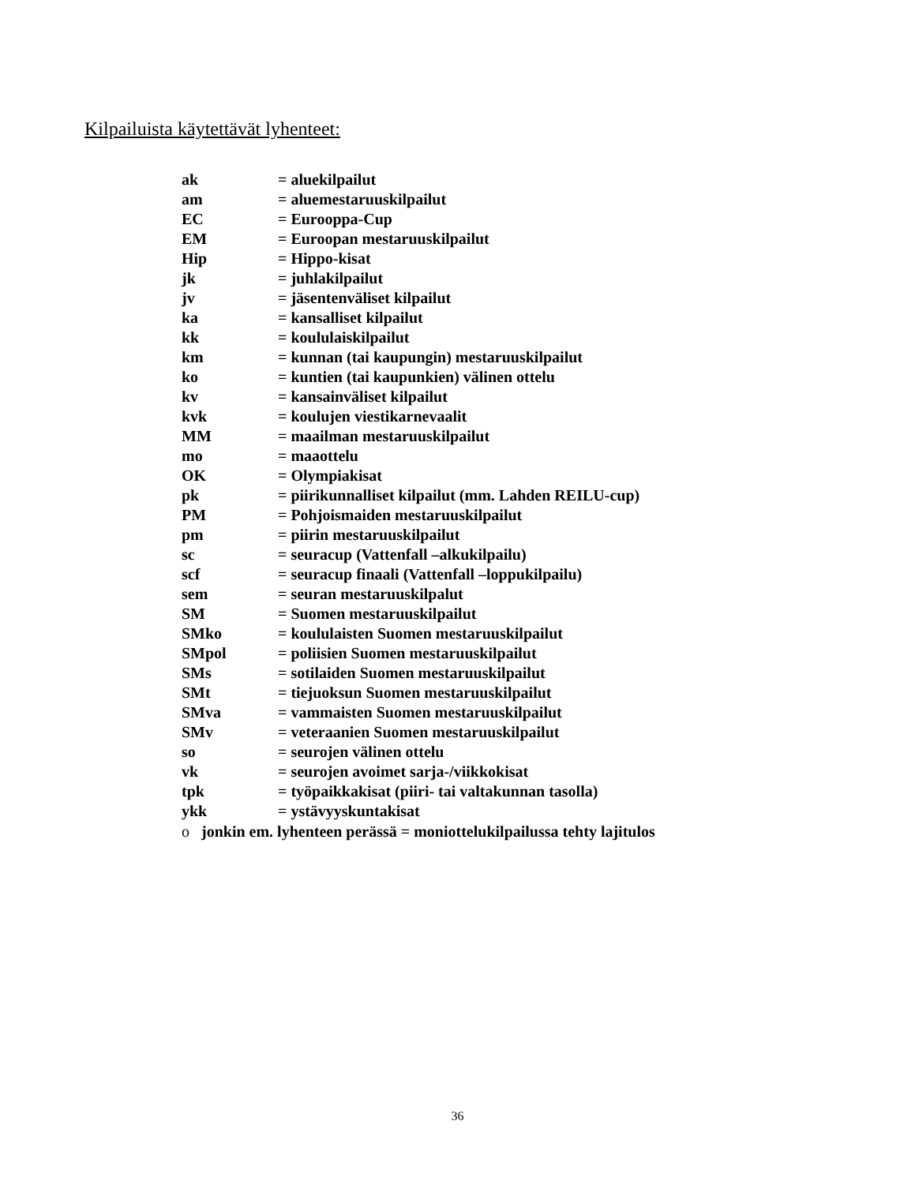Kilpailuista käytettävät lyhenteet:
ak = aluekilpailut
am = aluemestaruuskilpailut
EC = Eurooppa-Cup
EM = Euroopan mestaruuskilpailut
Hip = Hippo-kisat
jk = juhlakilpailut
jv = jäsentenväliset kilpailut
ka = kansalliset kilpailut
kk = koululaiskilpailut
km = kunnan (tai kaupungin) mestaruuskilpailut
ko = kuntien (tai kaupunkien) välinen ottelu
kv = kansainväliset kilpailut
kvk = koulujen viestikarnevaalit
MM = maailman mestaruuskilpailut
mo = maaottelu
OK = Olympiakisat
pk = piirikunnalliset kilpailut (mm. Lahden REILU-cup)
PM = Pohjoismaiden mestaruuskilpailut
pm = piirin mestaruuskilpailut
sc = seuracup (Vattenfall –alkukilpailu)
scf = seuracup finaali (Vattenfall –loppukilpailu)
sem = seuran mestaruuskilpalut
SM = Suomen mestaruuskilpailut
SMko = koululaisten Suomen mestaruuskilpailut
SMpol = poliisien Suomen mestaruuskilpailut
SMs = sotilaiden Suomen mestaruuskilpailut
SMt = tiejuoksun Suomen mestaruuskilpailut
SMva = vammaisten Suomen mestaruuskilpailut
SMv = veteraanien Suomen mestaruuskilpailut
so = seurojen välinen ottelu
vk = seurojen avoimet sarja-/viikkokisat
tpk = työpaikkakisat (piiri- tai valtakunnan tasolla)
ykk = ystävyyskuntakisat
o jonkin em. lyhenteen perässä = moniottelukilpailussa tehty lajitulos
36